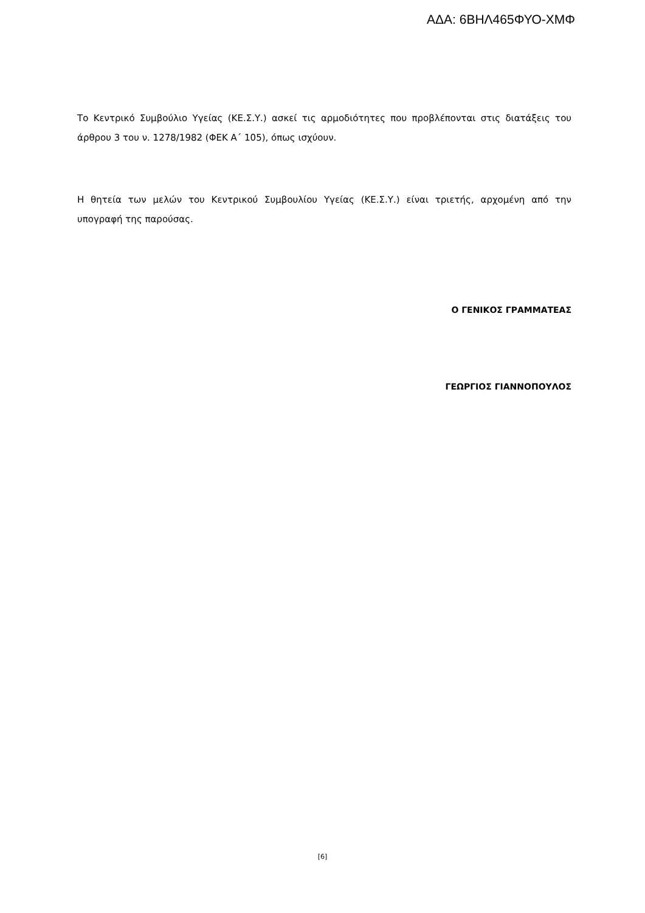ΑΔΑ: 6ΒΗΛ465ΦΥΟ-ΧΜΦ
Το Κεντρικό Συμβούλιο Υγείας (ΚΕ.Σ.Υ.) ασκεί τις αρμοδιότητες που προβλέπονται στις διατάξεις του άρθρου 3 του ν. 1278/1982 (ΦΕΚ Α΄ 105), όπως ισχύουν.
Η θητεία των μελών του Κεντρικού Συμβουλίου Υγείας (ΚΕ.Σ.Υ.) είναι τριετής, αρχομένη από την υπογραφή της παρούσας.
Ο ΓΕΝΙΚΟΣ ΓΡΑΜΜΑΤΕΑΣ
ΓΕΩΡΓΙΟΣ ΓΙΑΝΝΟΠΟΥΛΟΣ
[6]